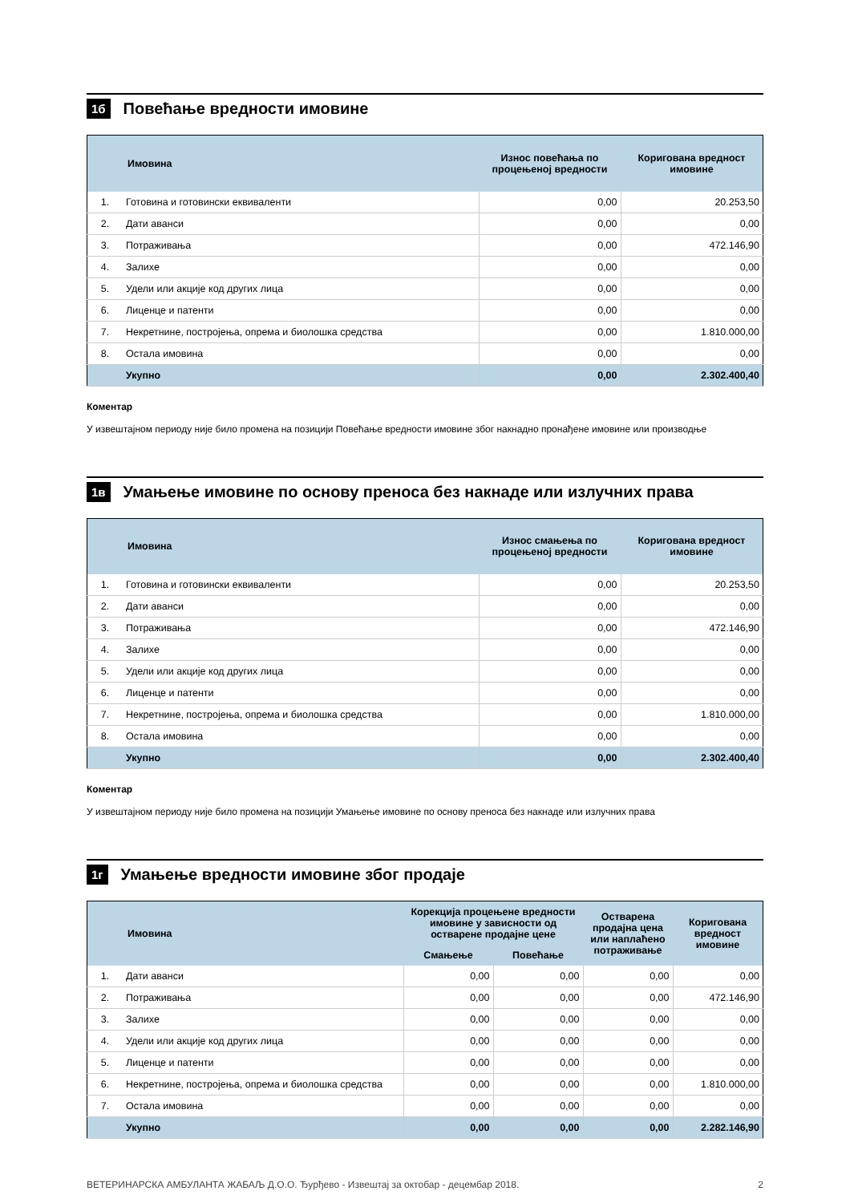1б
Повећање вредности имовине
| | Имовина | Износ повећања по процењеној вредности | Коригована вредност имовине |
| --- | --- | --- | --- |
| 1. | Готовина и готовински еквиваленти | 0,00 | 20.253,50 |
| 2. | Дати аванси | 0,00 | 0,00 |
| 3. | Потраживања | 0,00 | 472.146,90 |
| 4. | Залихе | 0,00 | 0,00 |
| 5. | Удели или акције код других лица | 0,00 | 0,00 |
| 6. | Лиценце и патенти | 0,00 | 0,00 |
| 7. | Некретнине, постројења, опрема и биолошка средства | 0,00 | 1.810.000,00 |
| 8. | Остала имовина | 0,00 | 0,00 |
| | Укупно | 0,00 | 2.302.400,40 |
Коментар
У извештајном периоду није било промена на позицији Повећање вредности имовине због накнадно пронађене имовине или производње
1в
Умањење имовине по основу преноса без накнаде или излучних права
| | Имовина | Износ смањења по процењеној вредности | Коригована вредност имовине |
| --- | --- | --- | --- |
| 1. | Готовина и готовински еквиваленти | 0,00 | 20.253,50 |
| 2. | Дати аванси | 0,00 | 0,00 |
| 3. | Потраживања | 0,00 | 472.146,90 |
| 4. | Залихе | 0,00 | 0,00 |
| 5. | Удели или акције код других лица | 0,00 | 0,00 |
| 6. | Лиценце и патенти | 0,00 | 0,00 |
| 7. | Некретнине, постројења, опрема и биолошка средства | 0,00 | 1.810.000,00 |
| 8. | Остала имовина | 0,00 | 0,00 |
| | Укупно | 0,00 | 2.302.400,40 |
Коментар
У извештајном периоду није било промена на позицији Умањење имовине по основу преноса без накнаде или излучних права
1г
Умањење вредности имовине због продаје
| | Имовина | Корекција процењене вредности имовине у зависности од остварене продајне цене | | Остварена продајна цена или наплаћено потраживање | Коригована вредност имовине |
| --- | --- | --- | --- | --- | --- |
| | | Смањење | Повећање | | |
| 1. | Дати аванси | 0,00 | 0,00 | 0,00 | 0,00 |
| 2. | Потраживања | 0,00 | 0,00 | 0,00 | 472.146,90 |
| 3. | Залихе | 0,00 | 0,00 | 0,00 | 0,00 |
| 4. | Удели или акције код других лица | 0,00 | 0,00 | 0,00 | 0,00 |
| 5. | Лиценце и патенти | 0,00 | 0,00 | 0,00 | 0,00 |
| 6. | Некретнине, постројења, опрема и биолошка средства | 0,00 | 0,00 | 0,00 | 1.810.000,00 |
| 7. | Остала имовина | 0,00 | 0,00 | 0,00 | 0,00 |
| | Укупно | 0,00 | 0,00 | 0,00 | 2.282.146,90 |
ВЕТЕРИНАРСКА АМБУЛАНТА ЖАБАЉ Д.О.О. Ђурђево - Извештај за октобар - децембар 2018. 2